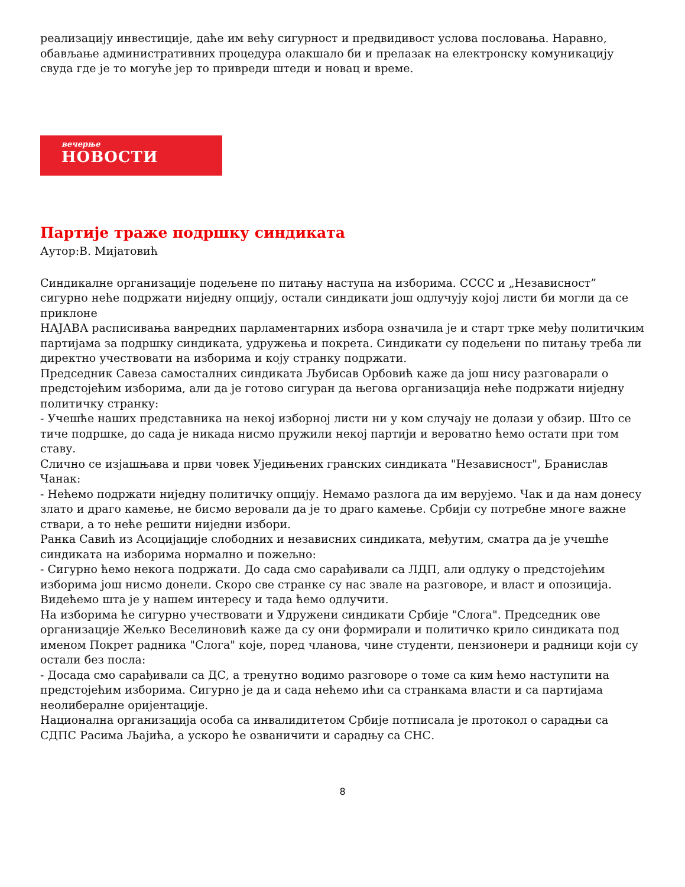реализацију инвестиције, даће им већу сигурност и предвидивост услова пословања. Наравно, обављање административних процедура олакшало би и прелазак на електронску комуникацију свуда где је то могуће јер то привреди штеди и новац и време.
вечерње
НОВОСТИ
Партије траже подршку синдиката
Аутор:В. Мијатовић
Синдикалне организације подељене по питању наступа на изборима. СССС и „Независност” сигурно неће подржати ниједну опцију, остали синдикати још одлучују којој листи би могли да се приклоне
НАЈАВА расписивања ванредних парламентарних избора означила је и старт трке међу политичким партијама за подршку синдиката, удружења и покрета. Синдикати су подељени по питању треба ли директно учествовати на изборима и коју странку подржати.
Председник Савеза самосталних синдиката Љубисав Орбовић каже да још нису разговарали о предстојећим изборима, али да је готово сигуран да његова организација неће подржати ниједну политичку странку:
- Учешће наших представника на некој изборној листи ни у ком случају не долази у обзир. Што се тиче подршке, до сада је никада нисмо пружили некој партији и вероватно ћемо остати при том ставу.
Слично се изјашњава и први човек Уједињених гранских синдиката "Независност", Бранислав Чанак:
- Нећемо подржати ниједну политичку опцију. Немамо разлога да им верујемо. Чак и да нам донесу злато и драго камење, не бисмо веровали да је то драго камење. Србији су потребне многе важне ствари, а то неће решити ниједни избори.
Ранка Савић из Асоцијације слободних и независних синдиката, међутим, сматра да је учешће синдиката на изборима нормално и пожељно:
- Сигурно ћемо некога подржати. До сада смо сарађивали са ЛДП, али одлуку о предстојећим изборима још нисмо донели. Скоро све странке су нас звале на разговоре, и власт и опозиција. Видећемо шта је у нашем интересу и тада ћемо одлучити.
На изборима ће сигурно учествовати и Удружени синдикати Србије "Слога". Председник ове организације Жељко Веселиновић каже да су они формирали и политичко крило синдиката под именом Покрет радника "Слога" које, поред чланова, чине студенти, пензионери и радници који су остали без посла:
- Досада смо сарађивали са ДС, а тренутно водимо разговоре о томе са ким ћемо наступити на предстојећим изборима. Сигурно је да и сада нећемо ићи са странкама власти и са партијама неолибералне оријентације.
Национална организација особа са инвалидитетом Србије потписала је протокол о сарадњи са СДПС Расима Љајића, а ускоро ће озваничити и сарадњу са СНС.
8